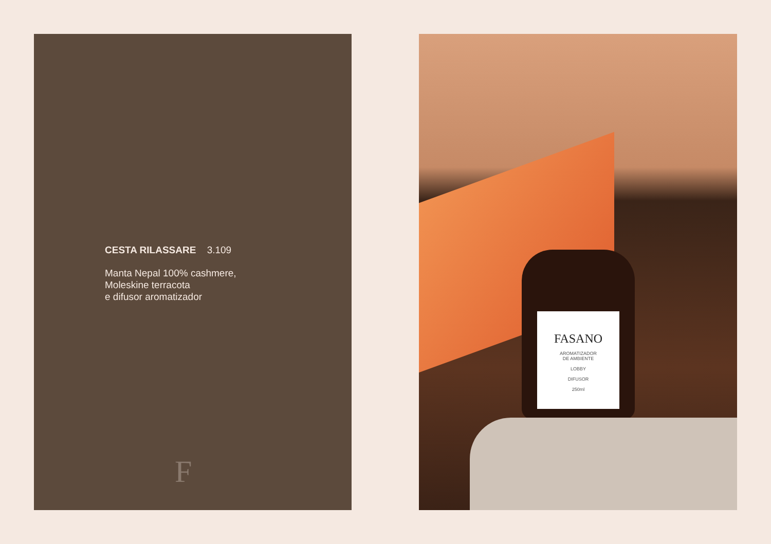CESTA RILASSARE 3.109
Manta Nepal 100% cashmere,
Moleskine terracota
e difusor aromatizador
F
FASANO
AROMATIZADOR
DE AMBIENTE
LOBBY
DIFUSOR
250ml